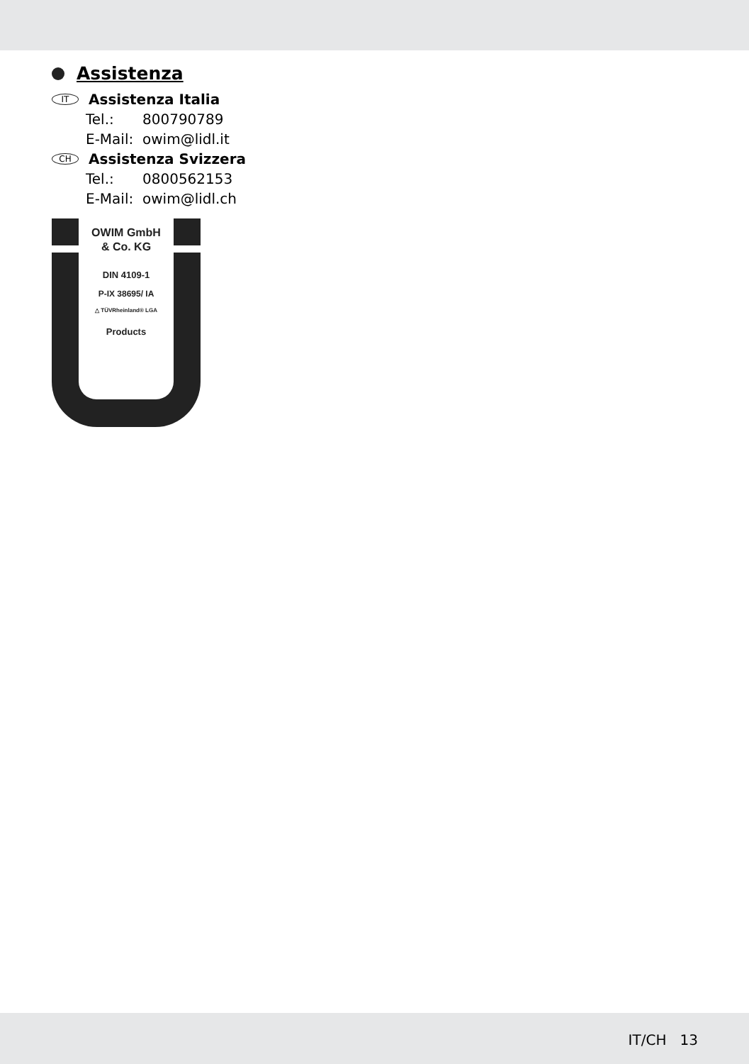Assistenza
IT Assistenza Italia
Tel.: 800790789
E-Mail: owim@lidl.it
CH Assistenza Svizzera
Tel.: 0800562153
E-Mail: owim@lidl.ch
OWIM GmbH
& Co. KG
DIN 4109-1
P-IX 38695/ IA
△ TÜVRheinland® LGA
Products
IT/CH 13